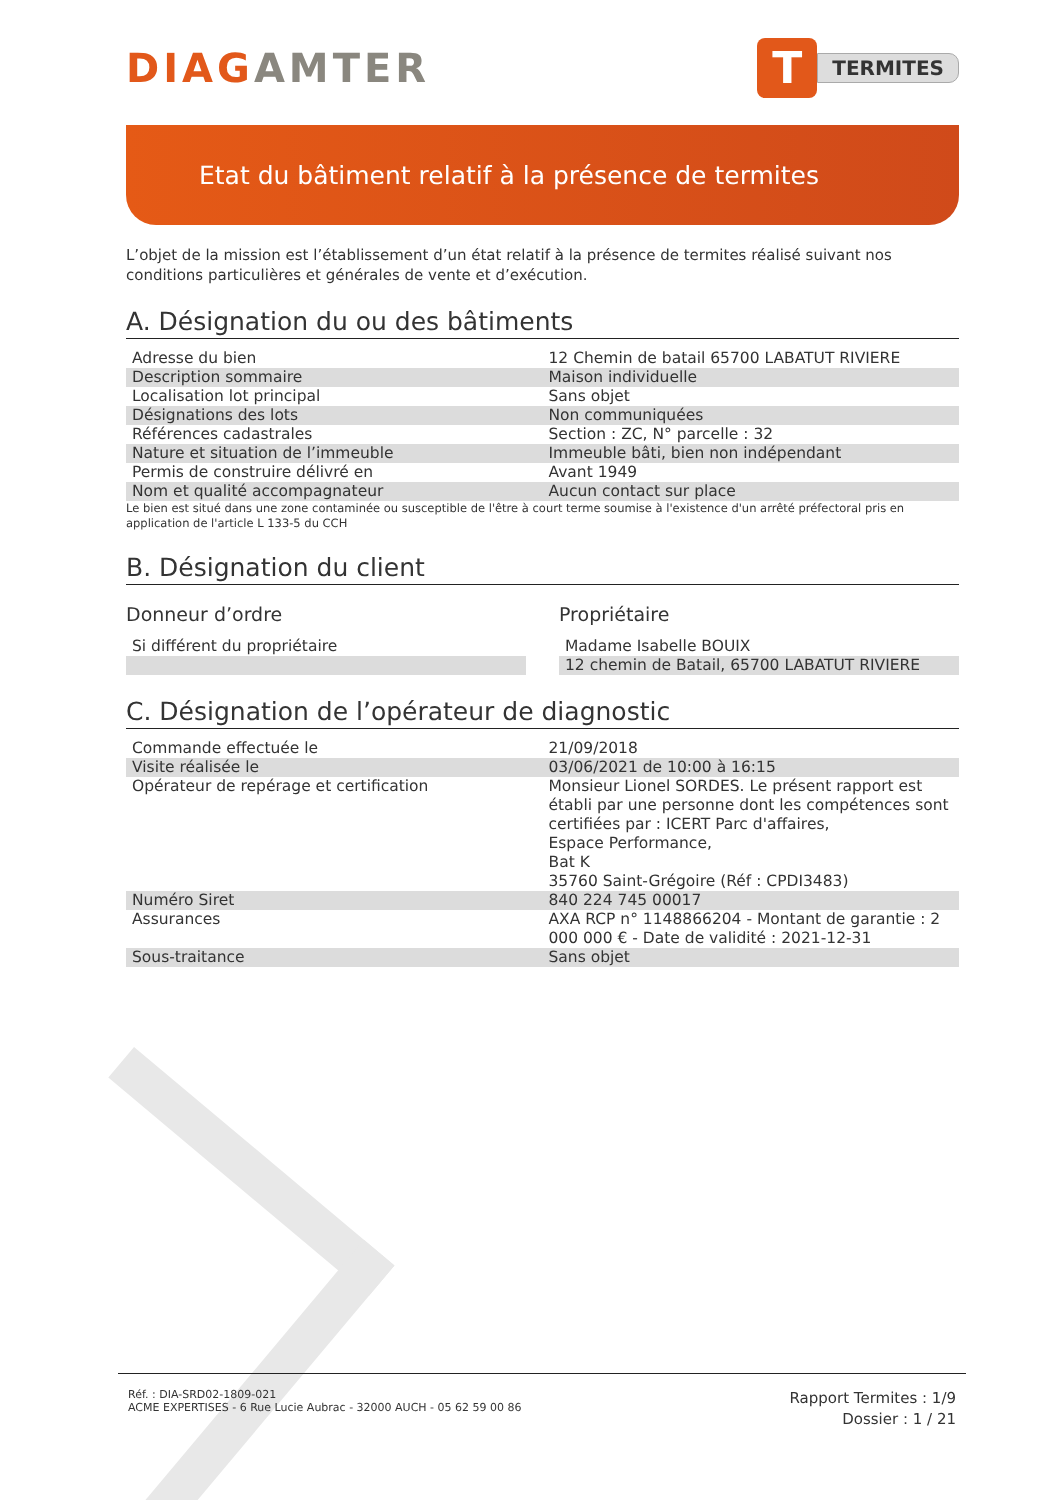DIAGAMTER
T
TERMITES
Etat du bâtiment relatif à la présence de termites
L’objet de la mission est l’établissement d’un état relatif à la présence de termites réalisé suivant nos conditions particulières et générales de vente et d’exécution.
A. Désignation du ou des bâtiments
| Adresse du bien | 12 Chemin de batail 65700 LABATUT RIVIERE |
| Description sommaire | Maison individuelle |
| Localisation lot principal | Sans objet |
| Désignations des lots | Non communiquées |
| Références cadastrales | Section : ZC, N° parcelle : 32 |
| Nature et situation de l’immeuble | Immeuble bâti, bien non indépendant |
| Permis de construire délivré en | Avant 1949 |
| Nom et qualité accompagnateur | Aucun contact sur place |
Le bien est situé dans une zone contaminée ou susceptible de l'être à court terme soumise à l'existence d'un arrêté préfectoral pris en application de l'article L 133-5 du CCH
B. Désignation du client
Donneur d’ordre
| Si différent du propriétaire |
Propriétaire
| Madame Isabelle BOUIX |
| 12 chemin de Batail, 65700 LABATUT RIVIERE |
C. Désignation de l’opérateur de diagnostic
| Commande effectuée le | 21/09/2018 |
| Visite réalisée le | 03/06/2021 de 10:00 à 16:15 |
| Opérateur de repérage et certification | Monsieur Lionel SORDES. Le présent rapport est établi par une personne dont les compétences sont certifiées par : ICERT Parc d'affaires, Espace Performance, Bat K 35760 Saint-Grégoire (Réf : CPDI3483) |
| Numéro Siret | 840 224 745 00017 |
| Assurances | AXA RCP n° 1148866204 - Montant de garantie : 2 000 000 € - Date de validité : 2021-12-31 |
| Sous-traitance | Sans objet |
Réf. : DIA-SRD02-1809-021
ACME EXPERTISES - 6 Rue Lucie Aubrac - 32000 AUCH - 05 62 59 00 86
Rapport Termites : 1/9
Dossier : 1 / 21